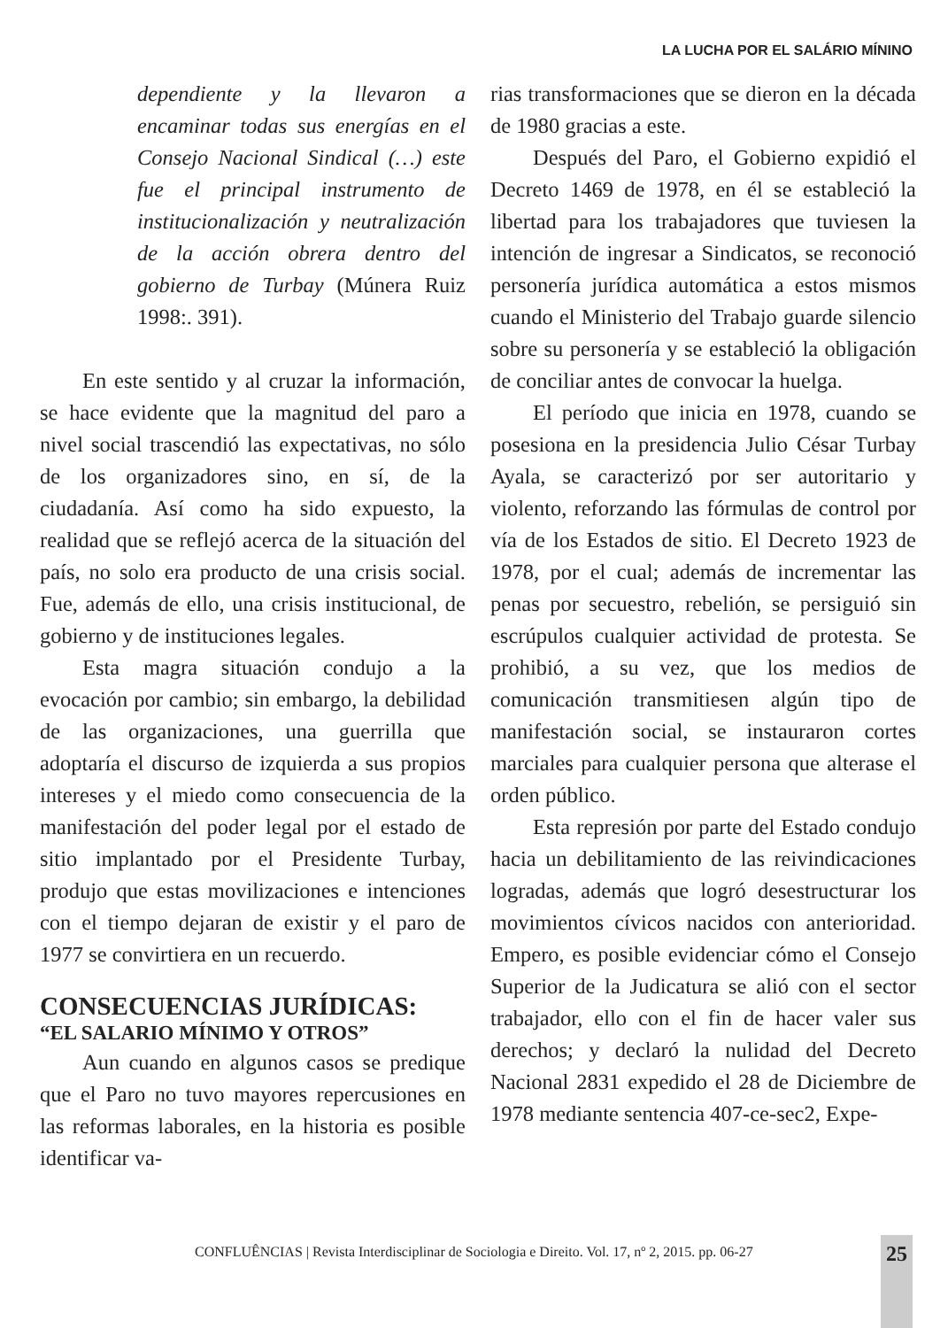LA LUCHA POR EL SALÁRIO MÍNINO
dependiente y la llevaron a encaminar todas sus energías en el Consejo Nacional Sindical (…) este fue el principal instrumento de institucionalización y neutralización de la acción obrera dentro del gobierno de Turbay (Múnera Ruiz 1998:. 391).
En este sentido y al cruzar la información, se hace evidente que la magnitud del paro a nivel social trascendió las expectativas, no sólo de los organizadores sino, en sí, de la ciudadanía. Así como ha sido expuesto, la realidad que se reflejó acerca de la situación del país, no solo era producto de una crisis social. Fue, además de ello, una crisis institucional, de gobierno y de instituciones legales.
Esta magra situación condujo a la evocación por cambio; sin embargo, la debilidad de las organizaciones, una guerrilla que adoptaría el discurso de izquierda a sus propios intereses y el miedo como consecuencia de la manifestación del poder legal por el estado de sitio implantado por el Presidente Turbay, produjo que estas movilizaciones e intenciones con el tiempo dejaran de existir y el paro de 1977 se convirtiera en un recuerdo.
CONSECUENCIAS JURÍDICAS:
“EL SALARIO MÍNIMO Y OTROS”
Aun cuando en algunos casos se predique que el Paro no tuvo mayores repercusiones en las reformas laborales, en la historia es posible identificar va-
rias transformaciones que se dieron en la década de 1980 gracias a este.
Después del Paro, el Gobierno expidió el Decreto 1469 de 1978, en él se estableció la libertad para los trabajadores que tuviesen la intención de ingresar a Sindicatos, se reconoció personería jurídica automática a estos mismos cuando el Ministerio del Trabajo guarde silencio sobre su personería y se estableció la obligación de conciliar antes de convocar la huelga.
El período que inicia en 1978, cuando se posesiona en la presidencia Julio César Turbay Ayala, se caracterizó por ser autoritario y violento, reforzando las fórmulas de control por vía de los Estados de sitio. El Decreto 1923 de 1978, por el cual; además de incrementar las penas por secuestro, rebelión, se persiguió sin escrúpulos cualquier actividad de protesta. Se prohibió, a su vez, que los medios de comunicación transmitiesen algún tipo de manifestación social, se instauraron cortes marciales para cualquier persona que alterase el orden público.
Esta represión por parte del Estado condujo hacia un debilitamiento de las reivindicaciones logradas, además que logró desestructurar los movimientos cívicos nacidos con anterioridad. Empero, es posible evidenciar cómo el Consejo Superior de la Judicatura se alió con el sector trabajador, ello con el fin de hacer valer sus derechos; y declaró la nulidad del Decreto Nacional 2831 expedido el 28 de Diciembre de 1978 mediante sentencia 407-ce-sec2, Expe-
CONFLUÊNCIAS | Revista Interdisciplinar de Sociologia e Direito. Vol. 17, nº 2, 2015. pp. 06-27
25